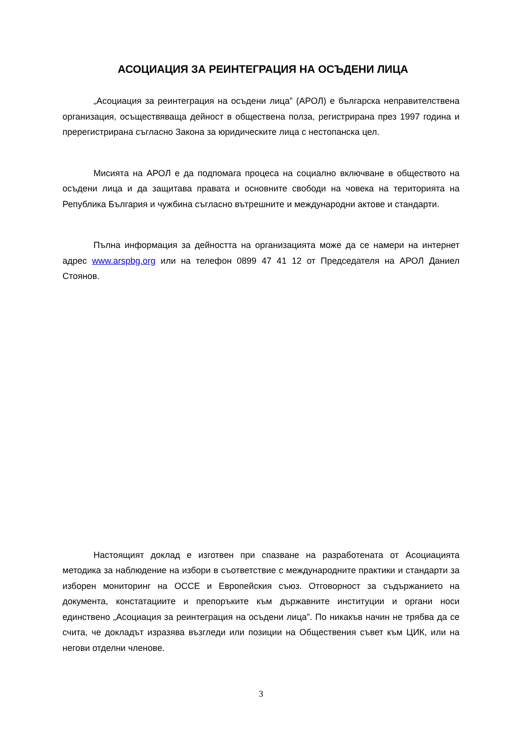АСОЦИАЦИЯ ЗА РЕИНТЕГРАЦИЯ НА ОСЪДЕНИ ЛИЦА
„Асоциация за реинтеграция на осъдени лица” (АРОЛ) е българска неправителствена организация, осъществяваща дейност в обществена полза, регистрирана през 1997 година и пререгистрирана съгласно Закона за юридическите лица с нестопанска цел.
Мисията на АРОЛ е да подпомага процеса на социално включване в обществото на осъдени лица и да защитава правата и основните свободи на човека на територията на Република България и чужбина съгласно вътрешните и международни актове и стандарти.
Пълна информация за дейността на организацията може да се намери на интернет адрес www.arspbg.org или на телефон 0899 47 41 12 от Председателя на АРОЛ Даниел Стоянов.
Настоящият доклад е изготвен при спазване на разработената от Асоциацията методика за наблюдение на избори в съответствие с международните практики и стандарти за изборен мониторинг на ОССЕ и Европейския съюз. Отговорност за съдържанието на документа, констатациите и препоръките към държавните институции и органи носи единствено „Асоциация за реинтеграция на осъдени лица”. По никакъв начин не трябва да се счита, че докладът изразява възгледи или позиции на Обществения съвет към ЦИК, или на негови отделни членове.
3